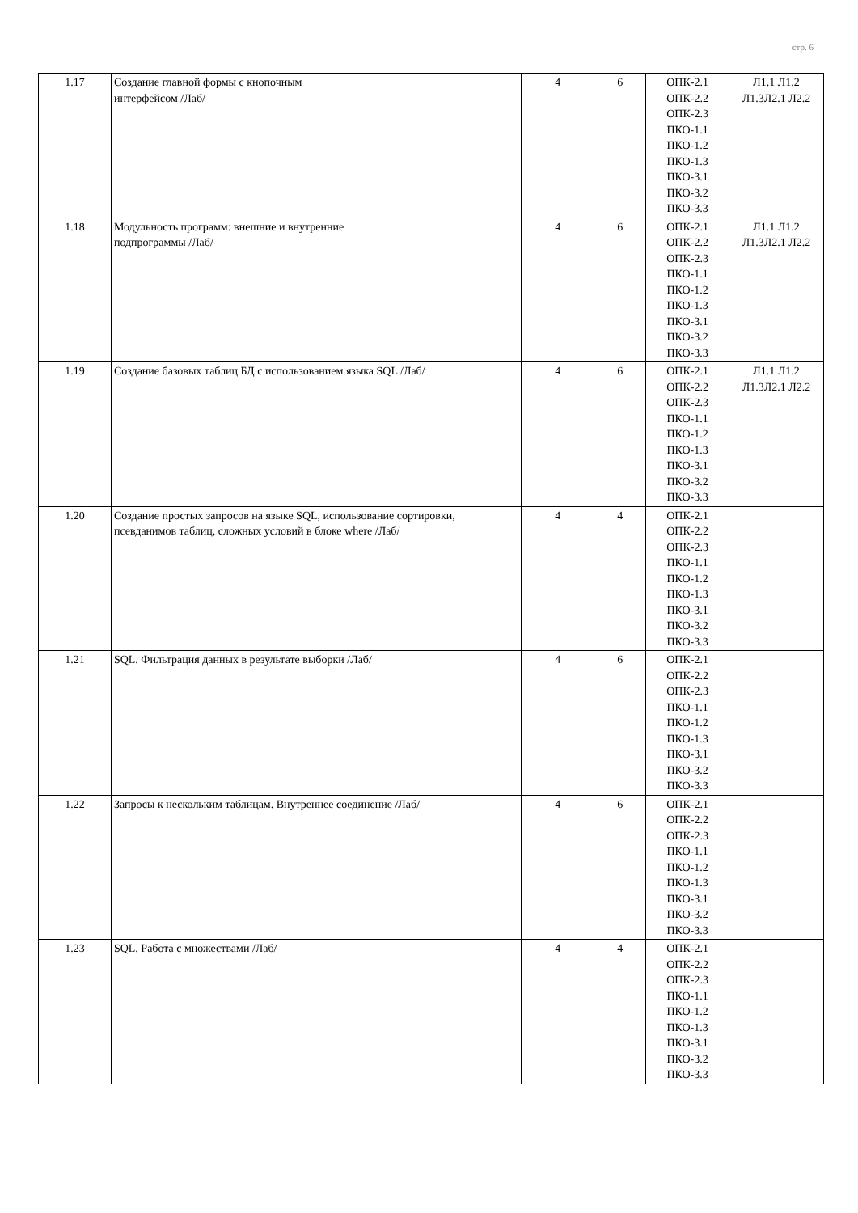стр. 6
| 1.17 | Создание главной формы с кнопочным интерфейсом /Лаб/ | 4 | 6 | ОПК-2.1 ОПК-2.2 ОПК-2.3 ПКО-1.1 ПКО-1.2 ПКО-1.3 ПКО-3.1 ПКО-3.2 ПКО-3.3 | Л1.1 Л1.2 Л1.3Л2.1 Л2.2 |
| 1.18 | Модульность программ: внешние и внутренние подпрограммы /Лаб/ | 4 | 6 | ОПК-2.1 ОПК-2.2 ОПК-2.3 ПКО-1.1 ПКО-1.2 ПКО-1.3 ПКО-3.1 ПКО-3.2 ПКО-3.3 | Л1.1 Л1.2 Л1.3Л2.1 Л2.2 |
| 1.19 | Создание базовых таблиц БД с использованием языка SQL /Лаб/ | 4 | 6 | ОПК-2.1 ОПК-2.2 ОПК-2.3 ПКО-1.1 ПКО-1.2 ПКО-1.3 ПКО-3.1 ПКО-3.2 ПКО-3.3 | Л1.1 Л1.2 Л1.3Л2.1 Л2.2 |
| 1.20 | Создание простых запросов на языке SQL, использование сортировки, псевданимов таблиц, сложных условий в блоке where /Лаб/ | 4 | 4 | ОПК-2.1 ОПК-2.2 ОПК-2.3 ПКО-1.1 ПКО-1.2 ПКО-1.3 ПКО-3.1 ПКО-3.2 ПКО-3.3 | |
| 1.21 | SQL. Фильтрация данных в результате выборки /Лаб/ | 4 | 6 | ОПК-2.1 ОПК-2.2 ОПК-2.3 ПКО-1.1 ПКО-1.2 ПКО-1.3 ПКО-3.1 ПКО-3.2 ПКО-3.3 | |
| 1.22 | Запросы к нескольким таблицам. Внутреннее соединение /Лаб/ | 4 | 6 | ОПК-2.1 ОПК-2.2 ОПК-2.3 ПКО-1.1 ПКО-1.2 ПКО-1.3 ПКО-3.1 ПКО-3.2 ПКО-3.3 | |
| 1.23 | SQL. Работа с множествами /Лаб/ | 4 | 4 | ОПК-2.1 ОПК-2.2 ОПК-2.3 ПКО-1.1 ПКО-1.2 ПКО-1.3 ПКО-3.1 ПКО-3.2 ПКО-3.3 | |